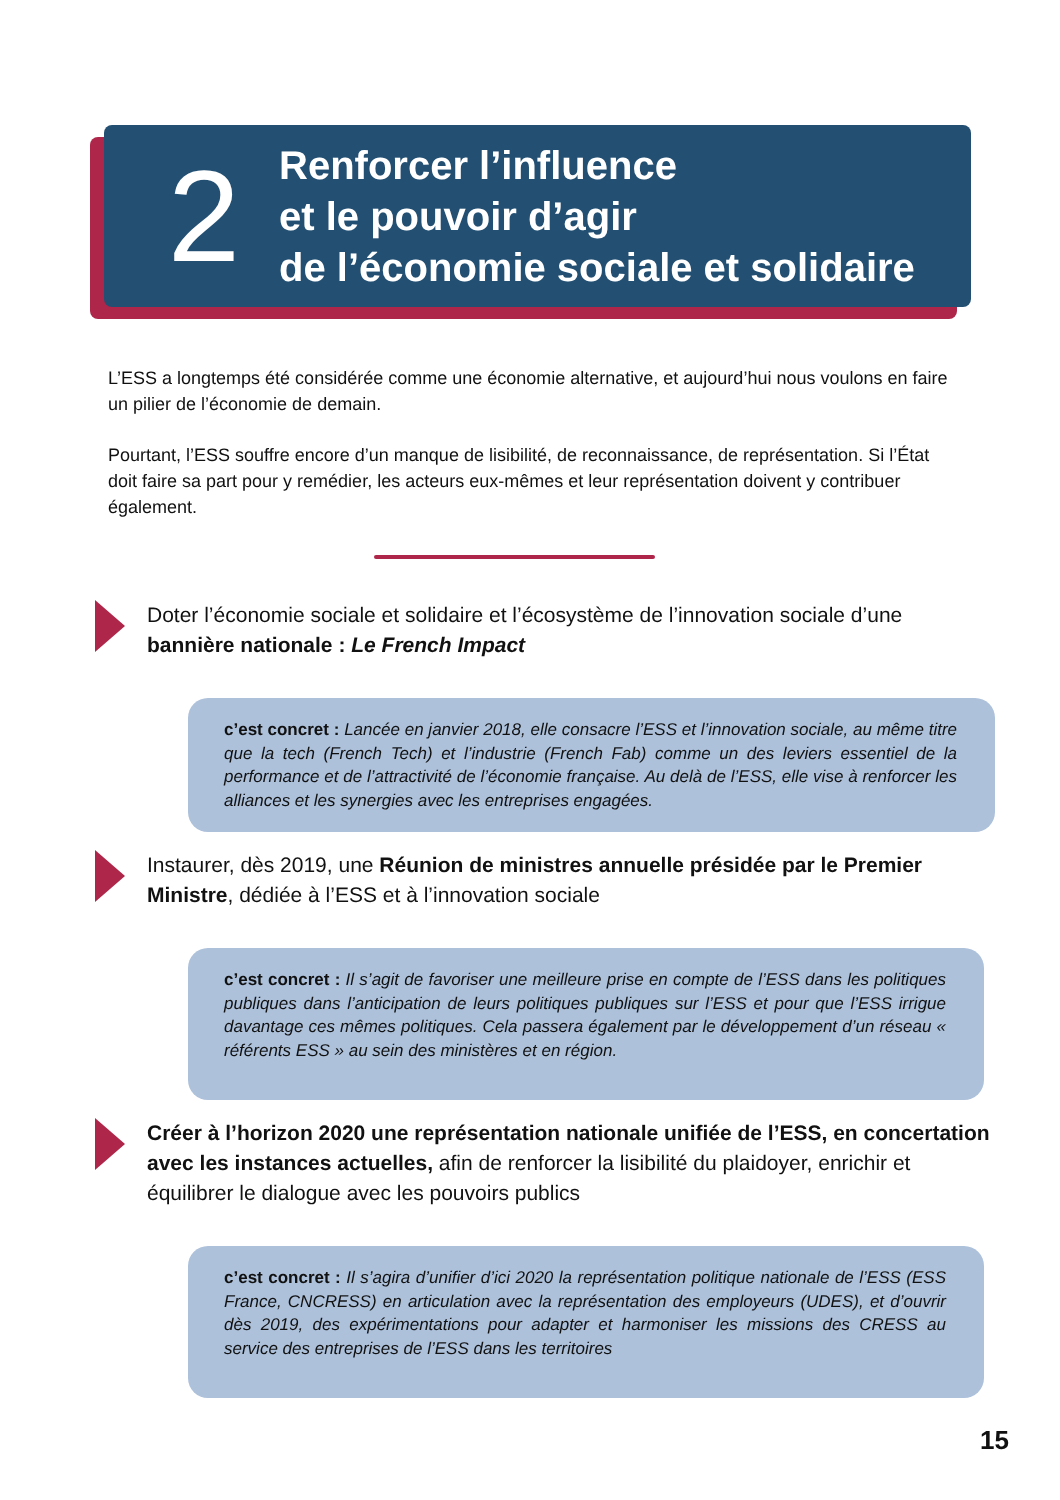2
Renforcer l’influence
et le pouvoir d’agir
de l’économie sociale et solidaire
L’ESS a longtemps été considérée comme une économie alternative, et aujourd’hui nous voulons en faire un pilier de l’économie de demain.
Pourtant, l’ESS souffre encore d’un manque de lisibilité, de reconnaissance, de représentation. Si l’État doit faire sa part pour y remédier, les acteurs eux-mêmes et leur représentation doivent y contribuer également.
Doter l’économie sociale et solidaire et l’écosystème de l’innovation sociale d’une bannière nationale : Le French Impact
c’est concret : Lancée en janvier 2018, elle consacre l’ESS et l’innovation sociale, au même titre que la tech (French Tech) et l’industrie (French Fab) comme un des leviers essentiel de la performance et de l’attractivité de l’économie française. Au delà de l’ESS, elle vise à renforcer les alliances et les synergies avec les entreprises engagées.
Instaurer, dès 2019, une Réunion de ministres annuelle présidée par le Premier Ministre, dédiée à l’ESS et à l’innovation sociale
c’est concret : Il s’agit de favoriser une meilleure prise en compte de l’ESS dans les politiques publiques dans l’anticipation de leurs politiques publiques sur l’ESS et pour que l’ESS irrigue davantage ces mêmes politiques. Cela passera également par le développement d’un réseau « référents ESS » au sein des ministères et en région.
Créer à l’horizon 2020 une représentation nationale unifiée de l’ESS, en concertation avec les instances actuelles, afin de renforcer la lisibilité du plaidoyer, enrichir et équilibrer le dialogue avec les pouvoirs publics
c’est concret : Il s’agira d’unifier d’ici 2020 la représentation politique nationale de l’ESS (ESS France, CNCRESS) en articulation avec la représentation des employeurs (UDES), et d’ouvrir dès 2019, des expérimentations pour adapter et harmoniser les missions des CRESS au service des entreprises de l’ESS dans les territoires
15